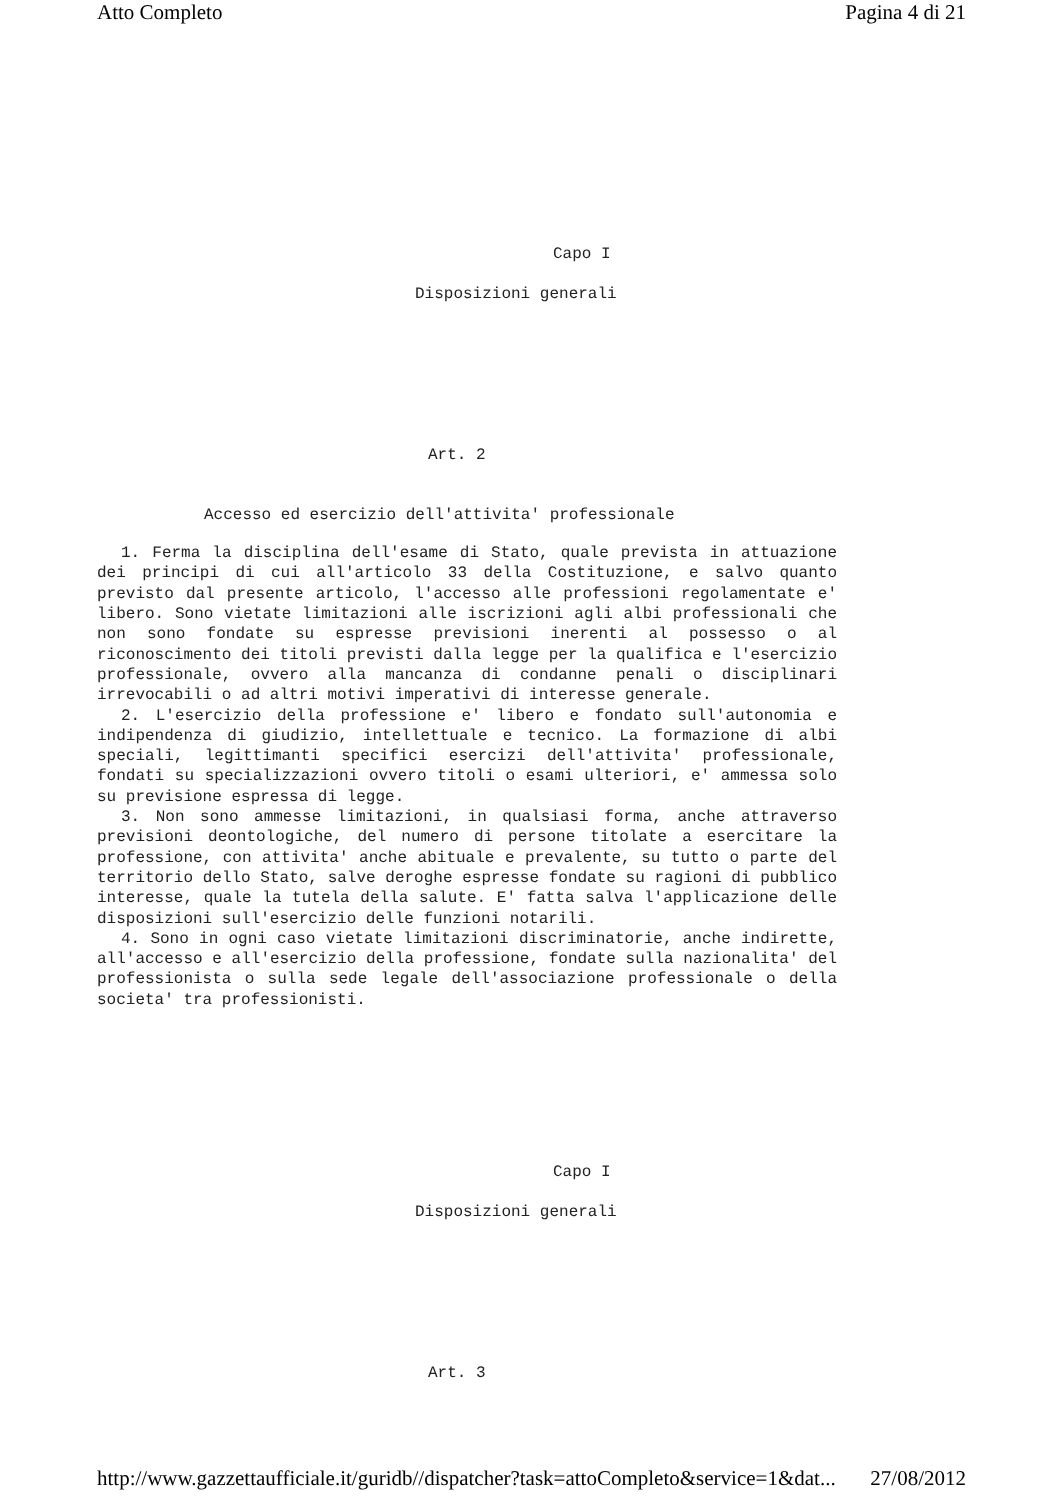Atto Completo Pagina 4 di 21
Capo I
Disposizioni generali
Art. 2
Accesso ed esercizio dell'attivita' professionale
1. Ferma la disciplina dell'esame di Stato, quale prevista in attuazione dei principi di cui all'articolo 33 della Costituzione, e salvo quanto previsto dal presente articolo, l'accesso alle professioni regolamentate e' libero. Sono vietate limitazioni alle iscrizioni agli albi professionali che non sono fondate su espresse previsioni inerenti al possesso o al riconoscimento dei titoli previsti dalla legge per la qualifica e l'esercizio professionale, ovvero alla mancanza di condanne penali o disciplinari irrevocabili o ad altri motivi imperativi di interesse generale.
2. L'esercizio della professione e' libero e fondato sull'autonomia e indipendenza di giudizio, intellettuale e tecnico. La formazione di albi speciali, legittimanti specifici esercizi dell'attivita' professionale, fondati su specializzazioni ovvero titoli o esami ulteriori, e' ammessa solo su previsione espressa di legge.
3. Non sono ammesse limitazioni, in qualsiasi forma, anche attraverso previsioni deontologiche, del numero di persone titolate a esercitare la professione, con attivita' anche abituale e prevalente, su tutto o parte del territorio dello Stato, salve deroghe espresse fondate su ragioni di pubblico interesse, quale la tutela della salute. E' fatta salva l'applicazione delle disposizioni sull'esercizio delle funzioni notarili.
4. Sono in ogni caso vietate limitazioni discriminatorie, anche indirette, all'accesso e all'esercizio della professione, fondate sulla nazionalita' del professionista o sulla sede legale dell'associazione professionale o della societa' tra professionisti.
Capo I
Disposizioni generali
Art. 3
http://www.gazzettaufficiale.it/guridb//dispatcher?task=attoCompleto&service=1&dat... 27/08/2012